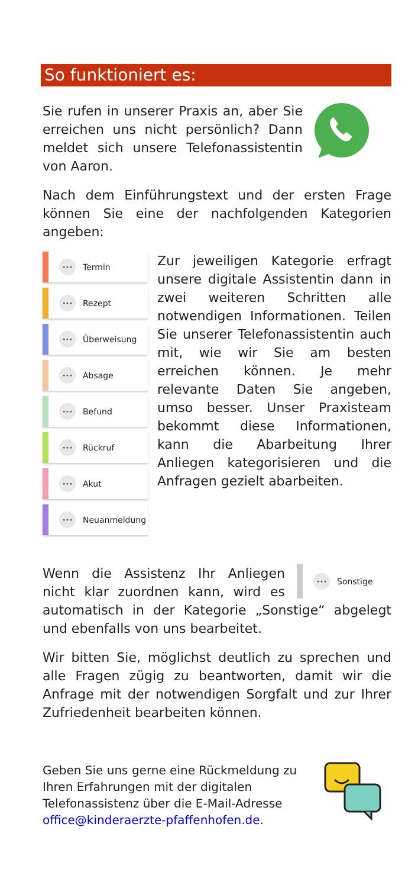So funktioniert es:
Sie rufen in unserer Praxis an, aber Sie erreichen uns nicht persönlich? Dann meldet sich unsere Telefonassistentin von Aaron.
Nach dem Einführungstext und der ersten Frage können Sie eine der nachfolgenden Kategorien angeben:
••• Termin
••• Rezept
••• Überweisung
••• Absage
••• Befund
••• Rückruf
••• Akut
••• Neuanmeldung
Zur jeweiligen Kategorie erfragt unsere digitale Assistentin dann in zwei weiteren Schritten alle notwendigen Informationen. Teilen Sie unserer Telefonassistentin auch mit, wie wir Sie am besten erreichen können. Je mehr relevante Daten Sie angeben, umso besser. Unser Praxisteam bekommt diese Informationen, kann die Abarbeitung Ihrer Anliegen kategorisieren und die Anfragen gezielt abarbeiten.
••• Sonstige
Wenn die Assistenz Ihr Anliegen nicht klar zuordnen kann, wird es automatisch in der Kategorie „Sonstige“ abgelegt und ebenfalls von uns bearbeitet.
Wir bitten Sie, möglichst deutlich zu sprechen und alle Fragen zügig zu beantworten, damit wir die Anfrage mit der notwendigen Sorgfalt und zur Ihrer Zufriedenheit bearbeiten können.
Geben Sie uns gerne eine Rückmeldung zu Ihren Erfahrungen mit der digitalen Telefonassistenz über die E-Mail-Adresse office@kinderaerzte-pfaffenhofen.de.